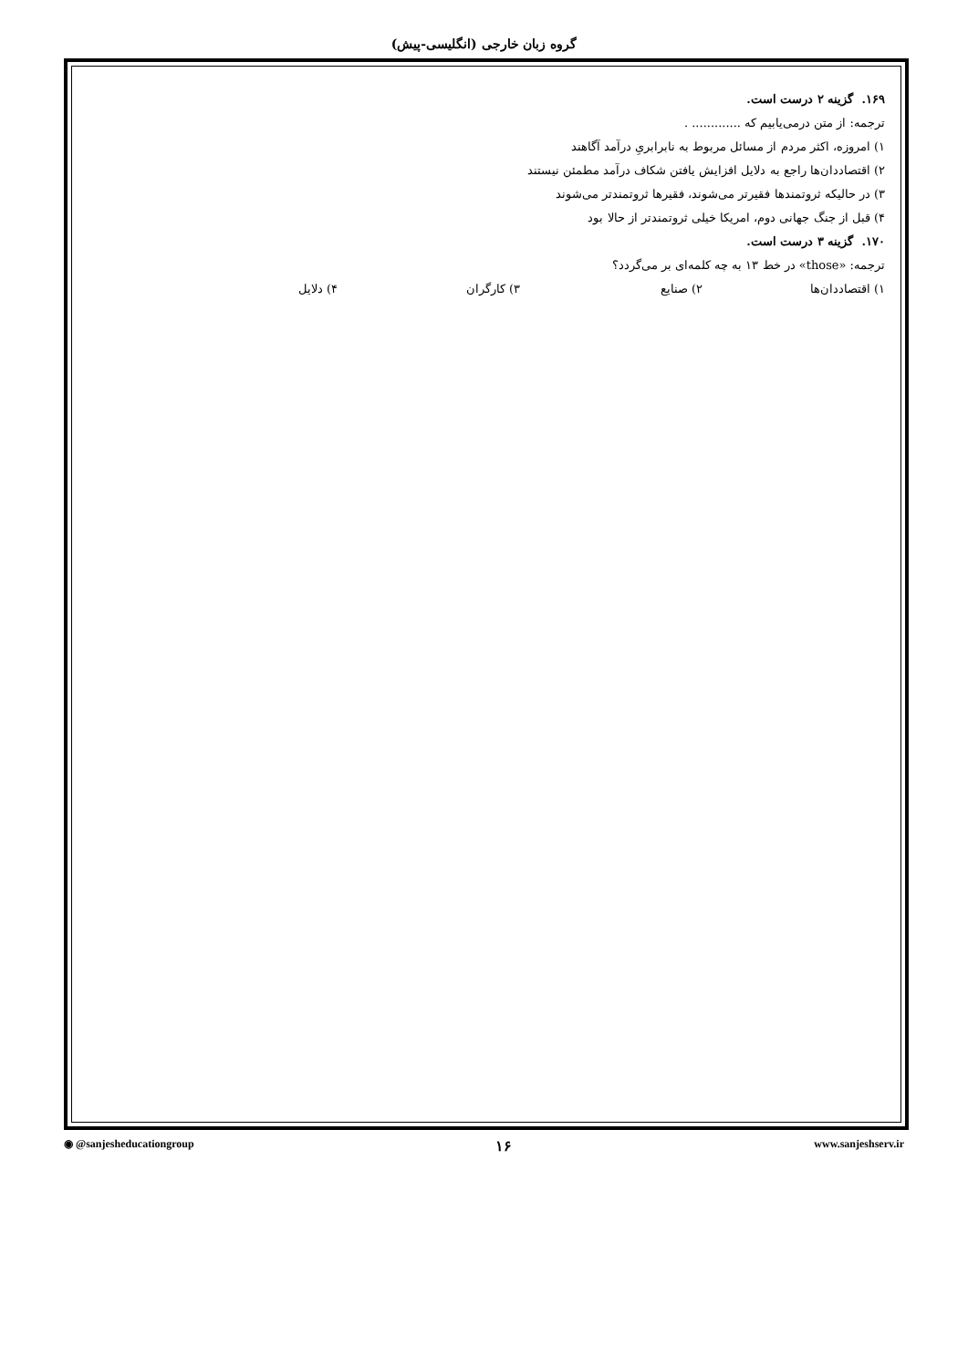گروه زبان خارجی (انگلیسی-پیش)
۱۶۹. گزینه ۲ درست است.
ترجمه: از متن درمی‌یابیم که ............. .
۱) امروزه، اکثر مردم از مسائل مربوط به نابرابریِ درآمد آگاهند
۲) اقتصاددان‌ها راجع به دلایل افزایش یافتن شکاف درآمد مطمئن نیستند
۳) در حالیکه ثروتمندها فقیرتر می‌شوند، فقیرها ثروتمندتر می‌شوند
۴) قبل از جنگ جهانی دوم، امریکا خیلی ثروتمندتر از حالا بود
۱۷۰. گزینه ۳ درست است.
ترجمه: «those» در خط ۱۳ به چه کلمه‌ای بر می‌گردد؟
۱) اقتصاددان‌ها ۲) صنایع ۳) کارگران ۴) دلایل
◉ @sanjesheducationgroup ۱۶ www.sanjeshserv.ir